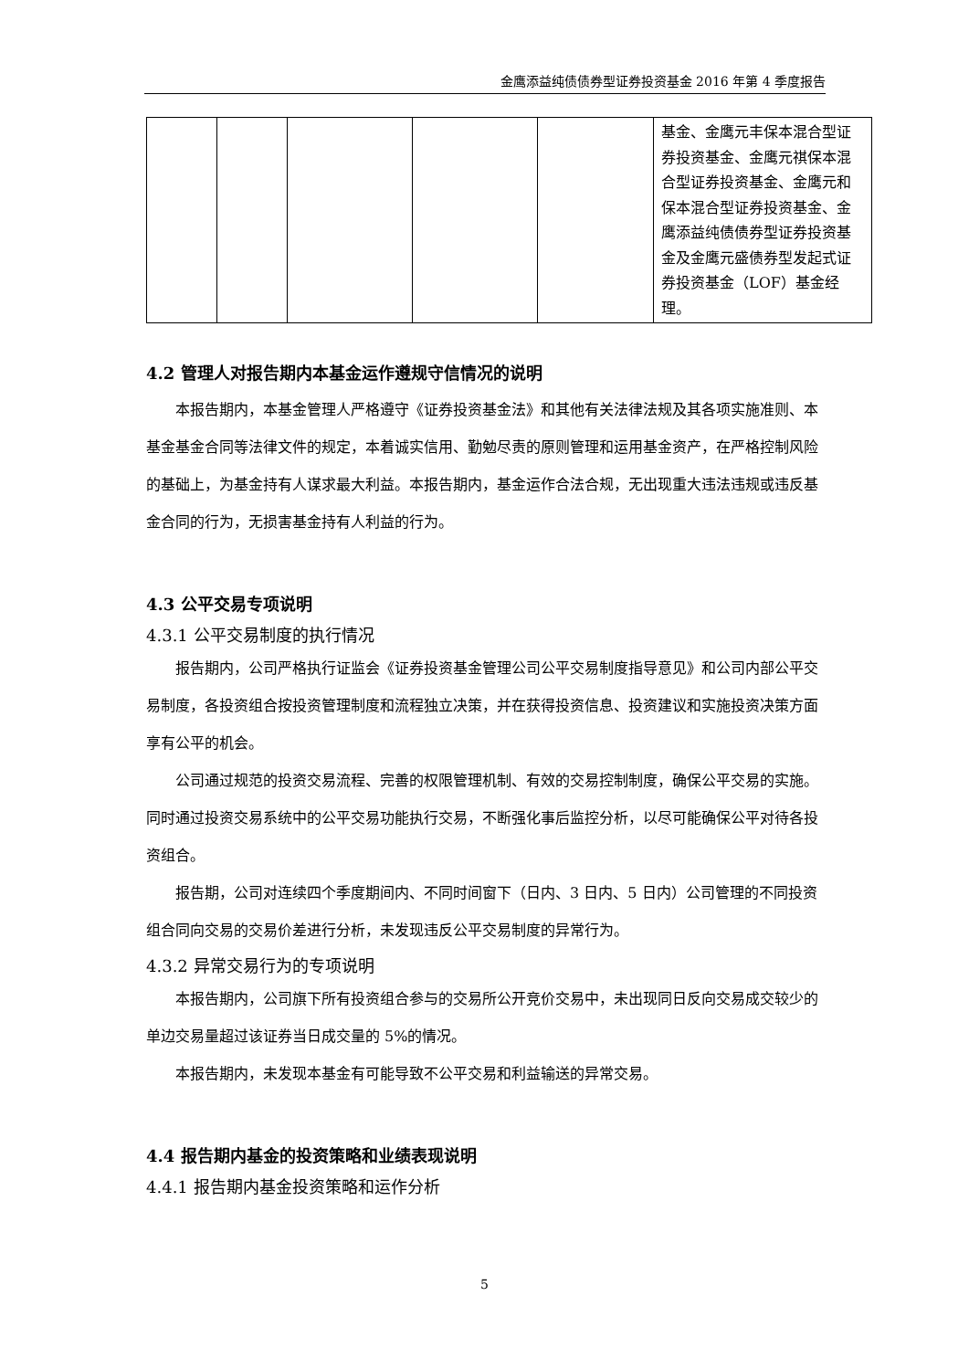金鹰添益纯债债券型证券投资基金 2016 年第 4 季度报告
| | | | | | 基金、金鹰元丰保本混合型证券投资基金、金鹰元祺保本混合型证券投资基金、金鹰元和保本混合型证券投资基金、金鹰添益纯债债券型证券投资基金及金鹰元盛债券型发起式证券投资基金（LOF）基金经理。 |
4.2 管理人对报告期内本基金运作遵规守信情况的说明
本报告期内，本基金管理人严格遵守《证券投资基金法》和其他有关法律法规及其各项实施准则、本基金基金合同等法律文件的规定，本着诚实信用、勤勉尽责的原则管理和运用基金资产，在严格控制风险的基础上，为基金持有人谋求最大利益。本报告期内，基金运作合法合规，无出现重大违法违规或违反基金合同的行为，无损害基金持有人利益的行为。
4.3 公平交易专项说明
4.3.1 公平交易制度的执行情况
报告期内，公司严格执行证监会《证券投资基金管理公司公平交易制度指导意见》和公司内部公平交易制度，各投资组合按投资管理制度和流程独立决策，并在获得投资信息、投资建议和实施投资决策方面享有公平的机会。
公司通过规范的投资交易流程、完善的权限管理机制、有效的交易控制制度，确保公平交易的实施。同时通过投资交易系统中的公平交易功能执行交易，不断强化事后监控分析，以尽可能确保公平对待各投资组合。
报告期，公司对连续四个季度期间内、不同时间窗下（日内、3 日内、5 日内）公司管理的不同投资组合同向交易的交易价差进行分析，未发现违反公平交易制度的异常行为。
4.3.2 异常交易行为的专项说明
本报告期内，公司旗下所有投资组合参与的交易所公开竞价交易中，未出现同日反向交易成交较少的单边交易量超过该证券当日成交量的 5%的情况。
本报告期内，未发现本基金有可能导致不公平交易和利益输送的异常交易。
4.4 报告期内基金的投资策略和业绩表现说明
4.4.1 报告期内基金投资策略和运作分析
5